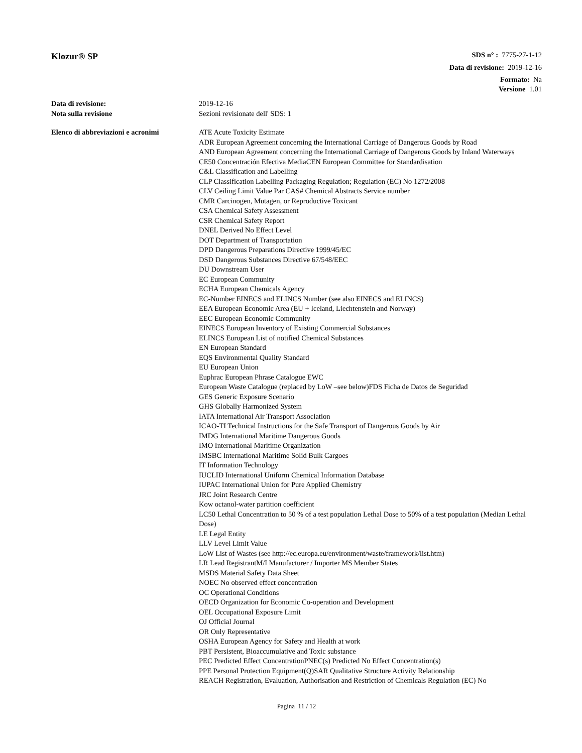Klozur® SP
SDS n° : 7775-27-1-12
Data di revisione: 2019-12-16
Formato: Na
Versione 1.01
Data di revisione: 2019-12-16
Nota sulla revisione Sezioni revisionate dell' SDS: 1
Elenco di abbreviazioni e acronimi
ATE Acute Toxicity Estimate
ADR European Agreement concerning the International Carriage of Dangerous Goods by Road
AND European Agreement concerning the International Carriage of Dangerous Goods by Inland Waterways
CE50 Concentración Efectiva MediaCEN European Committee for Standardisation
C&L Classification and Labelling
CLP Classification Labelling Packaging Regulation; Regulation (EC) No 1272/2008
CLV Ceiling Limit Value Par CAS# Chemical Abstracts Service number
CMR Carcinogen, Mutagen, or Reproductive Toxicant
CSA Chemical Safety Assessment
CSR Chemical Safety Report
DNEL Derived No Effect Level
DOT Department of Transportation
DPD Dangerous Preparations Directive 1999/45/EC
DSD Dangerous Substances Directive 67/548/EEC
DU Downstream User
EC European Community
ECHA European Chemicals Agency
EC-Number EINECS and ELINCS Number (see also EINECS and ELINCS)
EEA European Economic Area (EU + Iceland, Liechtenstein and Norway)
EEC European Economic Community
EINECS European Inventory of Existing Commercial Substances
ELINCS European List of notified Chemical Substances
EN European Standard
EQS Environmental Quality Standard
EU European Union
Euphrac European Phrase Catalogue EWC
European Waste Catalogue (replaced by LoW –see below)FDS Ficha de Datos de Seguridad
GES Generic Exposure Scenario
GHS Globally Harmonized System
IATA International Air Transport Association
ICAO-TI Technical Instructions for the Safe Transport of Dangerous Goods by Air
IMDG International Maritime Dangerous Goods
IMO International Maritime Organization
IMSBC International Maritime Solid Bulk Cargoes
IT Information Technology
IUCLID International Uniform Chemical Information Database
IUPAC International Union for Pure Applied Chemistry
JRC Joint Research Centre
Kow octanol-water partition coefficient
LC50 Lethal Concentration to 50 % of a test population Lethal Dose to 50% of a test population (Median Lethal Dose)
LE Legal Entity
LLV Level Limit Value
LoW List of Wastes (see http://ec.europa.eu/environment/waste/framework/list.htm)
LR Lead RegistrantM/I Manufacturer / Importer MS Member States
MSDS Material Safety Data Sheet
NOEC No observed effect concentration
OC Operational Conditions
OECD Organization for Economic Co-operation and Development
OEL Occupational Exposure Limit
OJ Official Journal
OR Only Representative
OSHA European Agency for Safety and Health at work
PBT Persistent, Bioaccumulative and Toxic substance
PEC Predicted Effect ConcentrationPNEC(s) Predicted No Effect Concentration(s)
PPE Personal Protection Equipment(Q)SAR Qualitative Structure Activity Relationship
REACH Registration, Evaluation, Authorisation and Restriction of Chemicals Regulation (EC) No
Pagina 11 / 12